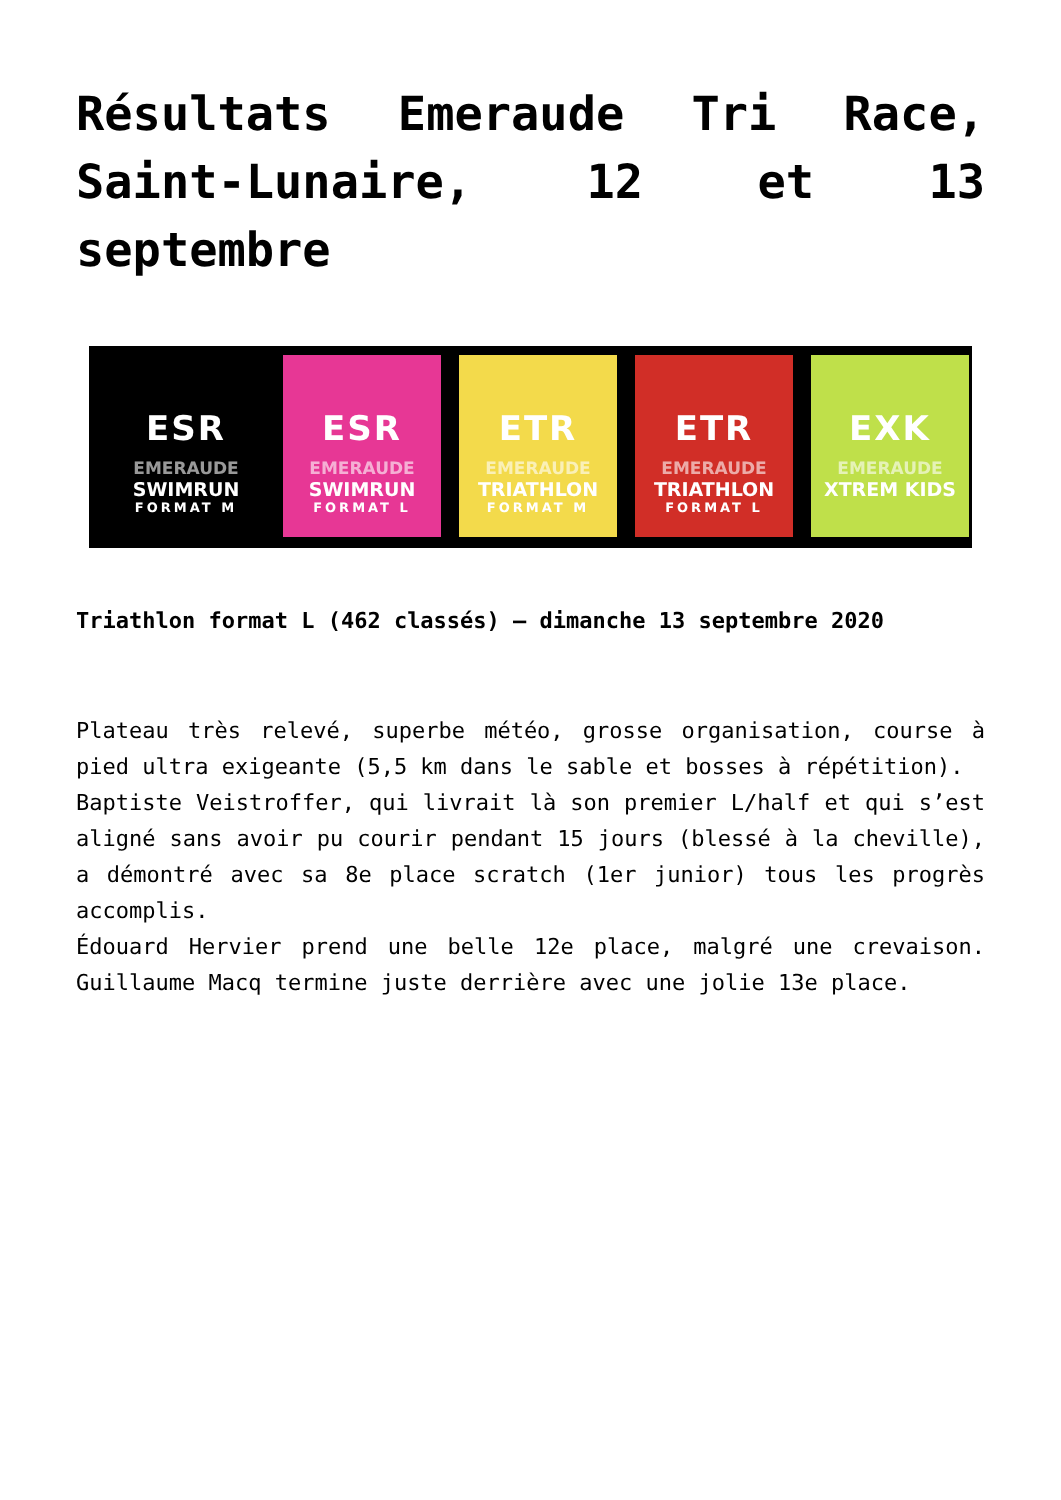Résultats Emeraude Tri Race, Saint-Lunaire, 12 et 13 septembre
ESR
EMERAUDE
SWIMRUN
FORMAT M
ESR
EMERAUDE
SWIMRUN
FORMAT L
ETR
EMERAUDE
TRIATHLON
FORMAT M
ETR
EMERAUDE
TRIATHLON
FORMAT L
EXK
EMERAUDE
XTREM KIDS
Triathlon format L (462 classés) – dimanche 13 septembre 2020
Plateau très relevé, superbe météo, grosse organisation, course à pied ultra exigeante (5,5 km dans le sable et bosses à répétition).
Baptiste Veistroffer, qui livrait là son premier L/half et qui s’est aligné sans avoir pu courir pendant 15 jours (blessé à la cheville), a démontré avec sa 8e place scratch (1er junior) tous les progrès accomplis.
Édouard Hervier prend une belle 12e place, malgré une crevaison. Guillaume Macq termine juste derrière avec une jolie 13e place.